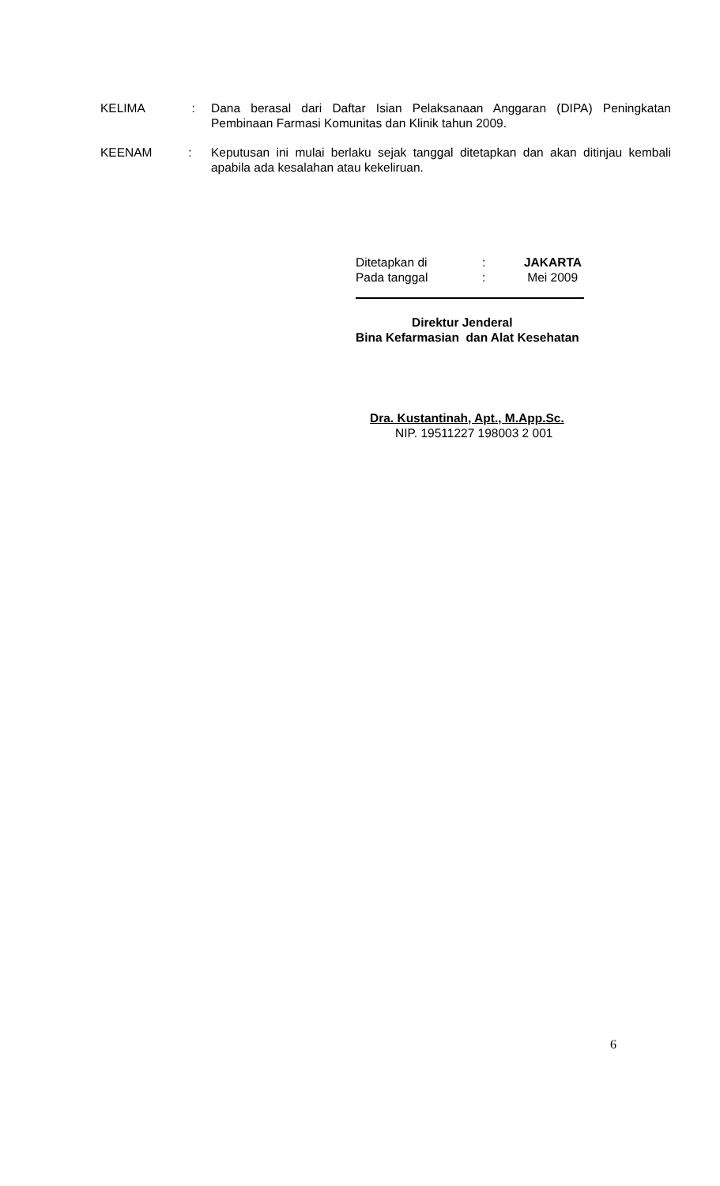KELIMA : Dana berasal dari Daftar Isian Pelaksanaan Anggaran (DIPA) Peningkatan Pembinaan Farmasi Komunitas dan Klinik tahun 2009.
KEENAM : Keputusan ini mulai berlaku sejak tanggal ditetapkan dan akan ditinjau kembali apabila ada kesalahan atau kekeliruan.
| Ditetapkan di | : | JAKARTA |
| Pada tanggal | : | Mei 2009 |
Direktur Jenderal
Bina Kefarmasian dan Alat Kesehatan
Dra. Kustantinah, Apt., M.App.Sc.
NIP. 19511227 198003 2 001
6